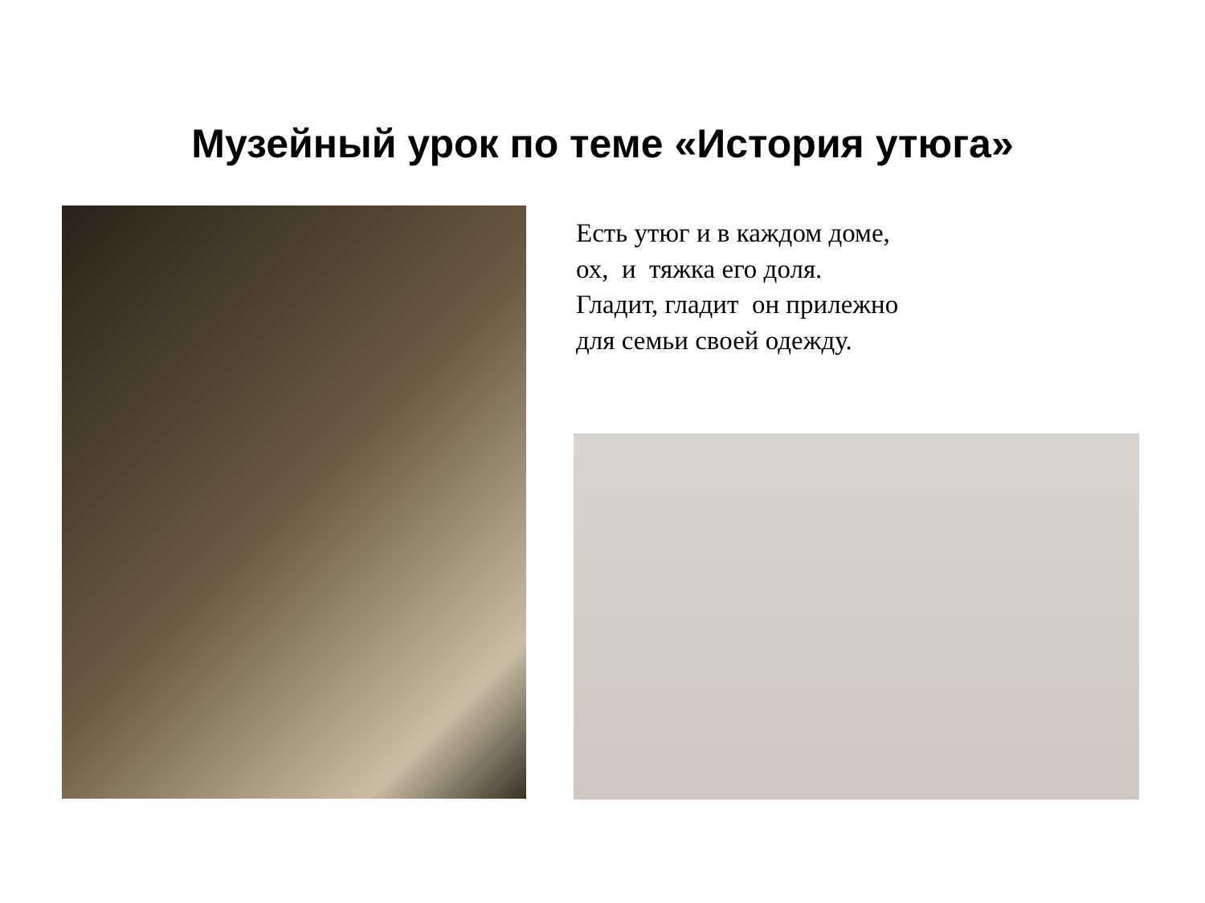Музейный урок по теме «История утюга»
Есть утюг и в каждом доме, ох, и тяжка его доля. Гладит, гладит он прилежно для семьи своей одежду.